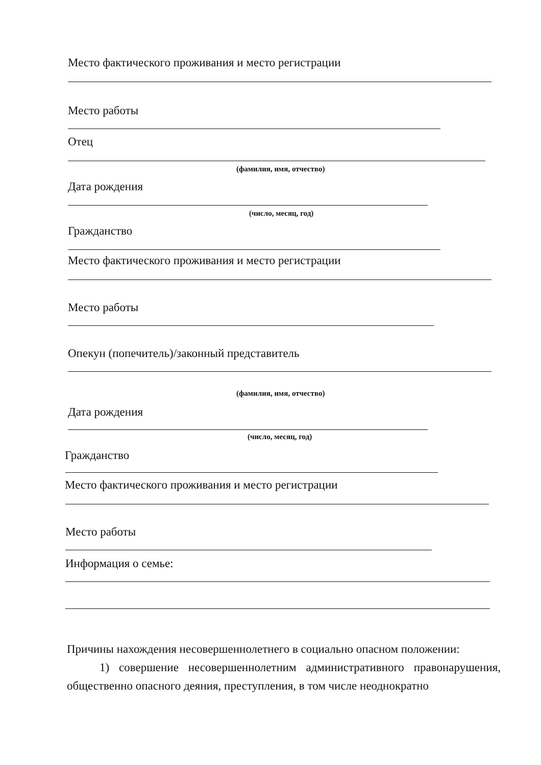Место фактического проживания и место регистрации
Место работы
Отец
(фамилия, имя, отчество)
Дата рождения
(число, месяц, год)
Гражданство
Место фактического проживания и место регистрации
Место работы
Опекун (попечитель)/законный представитель
(фамилия, имя, отчество)
Дата рождения
(число, месяц, год)
Гражданство
Место фактического проживания и место регистрации
Место работы
Информация о семье:
Причины нахождения несовершеннолетнего в социально опасном положении:
1) совершение несовершеннолетним административного правонарушения, общественно опасного деяния, преступления, в том числе неоднократно